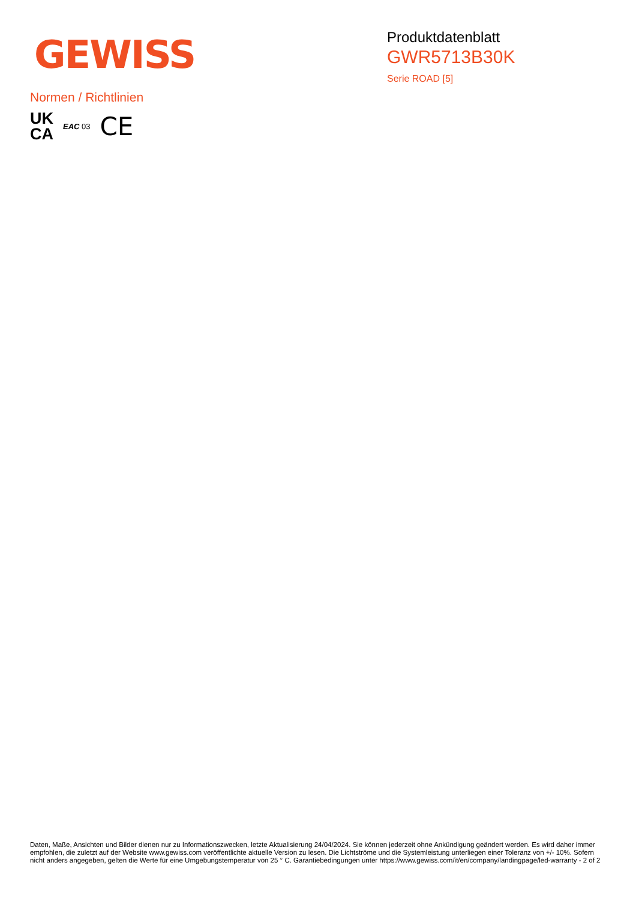GEWISS
Produktdatenblatt
GWR5713B30K
Serie ROAD [5]
Normen / Richtlinien
UK
CA
EAC 03
CE
Daten, Maße, Ansichten und Bilder dienen nur zu Informationszwecken, letzte Aktualisierung 24/04/2024. Sie können jederzeit ohne Ankündigung geändert werden. Es wird daher immer empfohlen, die zuletzt auf der Website www.gewiss.com veröffentlichte aktuelle Version zu lesen. Die Lichtströme und die Systemleistung unterliegen einer Toleranz von +/- 10%. Sofern nicht anders angegeben, gelten die Werte für eine Umgebungstemperatur von 25 ° C. Garantiebedingungen unter https://www.gewiss.com/it/en/company/landingpage/led-warranty - 2 of 2